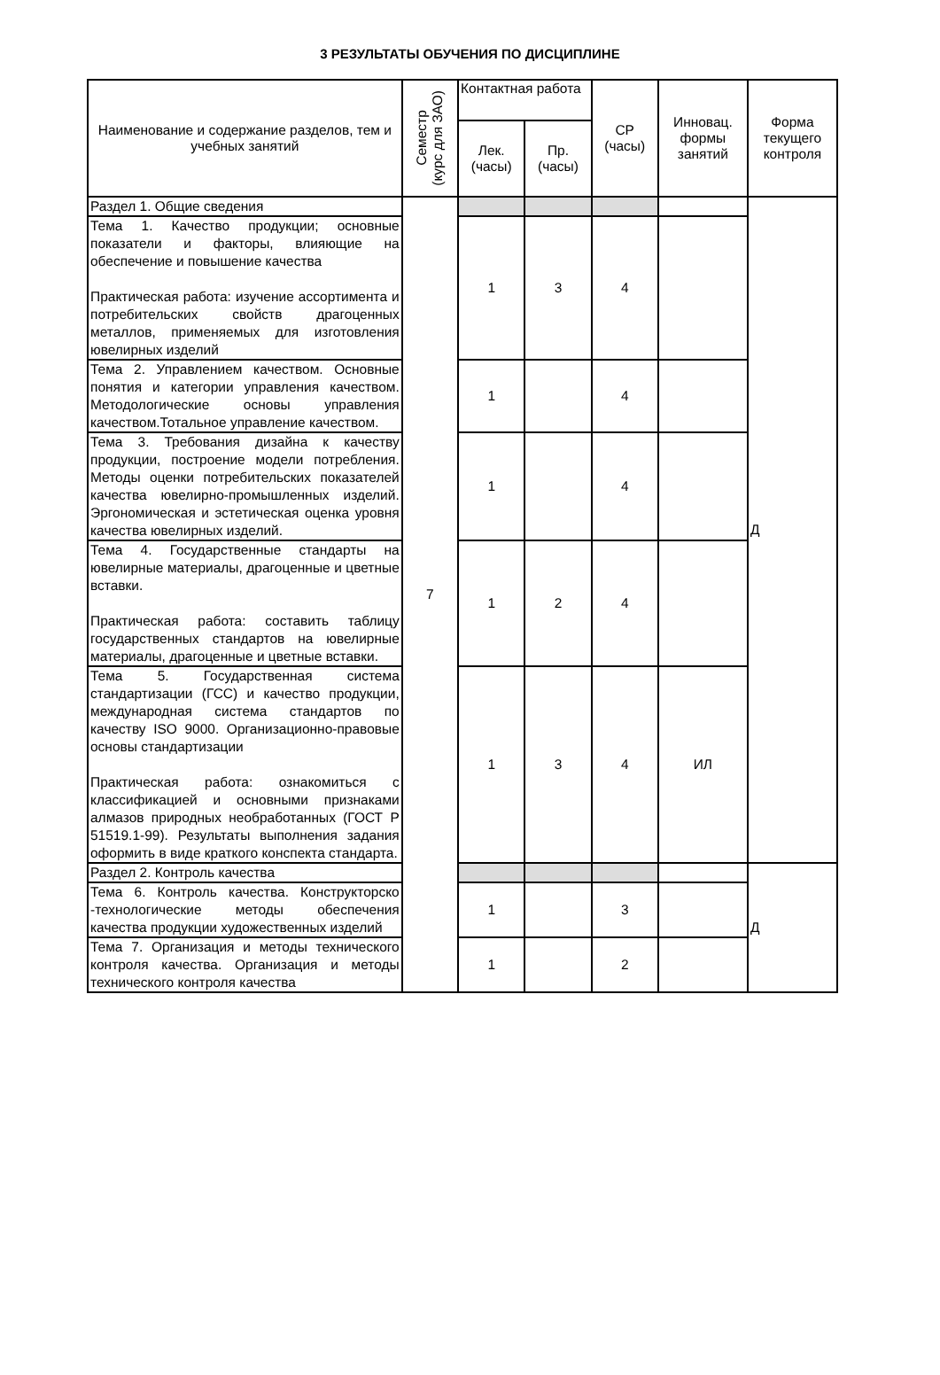3 РЕЗУЛЬТАТЫ ОБУЧЕНИЯ ПО ДИСЦИПЛИНЕ
| Наименование и содержание разделов, тем и учебных занятий | Семестр (курс для ЗАО) | Контактная работа | | СР (часы) | Инновац. формы занятий | Форма текущего контроля |
| --- | --- | --- | --- | --- | --- | --- |
| | | Лек. (часы) | Пр. (часы) | | | |
| Раздел 1. Общие сведения | 7 | | | | | Д |
| Тема 1. Качество продукции; основные показатели и факторы, влияющие на обеспечение и повышение качества Практическая работа: изучение ассортимента и потребительских свойств драгоценных металлов, применяемых для изготовления ювелирных изделий | | 1 | 3 | 4 | | |
| Тема 2. Управлением качеством. Основные понятия и категории управления качеством. Методологические основы управления качеством.Тотальное управление качеством. | | 1 | | 4 | | |
| Тема 3. Требования дизайна к качеству продукции, построение модели потребления. Методы оценки потребительских показателей качества ювелирно-промышленных изделий. Эргономическая и эстетическая оценка уровня качества ювелирных изделий. | | 1 | | 4 | | |
| Тема 4. Государственные стандарты на ювелирные материалы, драгоценные и цветные вставки. Практическая работа: составить таблицу государственных стандартов на ювелирные материалы, драгоценные и цветные вставки. | | 1 | 2 | 4 | | |
| Тема 5. Государственная система стандартизации (ГСС) и качество продукции, международная система стандартов по качеству ISO 9000. Организационно-правовые основы стандартизации Практическая работа: ознакомиться с классификацией и основными признаками алмазов природных необработанных (ГОСТ Р 51519.1-99). Результаты выполнения задания оформить в виде краткого конспекта стандарта. | | 1 | 3 | 4 | ИЛ | |
| Раздел 2. Контроль качества | | | | | | Д |
| Тема 6. Контроль качества. Конструкторско -технологические методы обеспечения качества продукции художественных изделий | | 1 | | 3 | | |
| Тема 7. Организация и методы технического контроля качества. Организация и методы технического контроля качества | | 1 | | 2 | | |